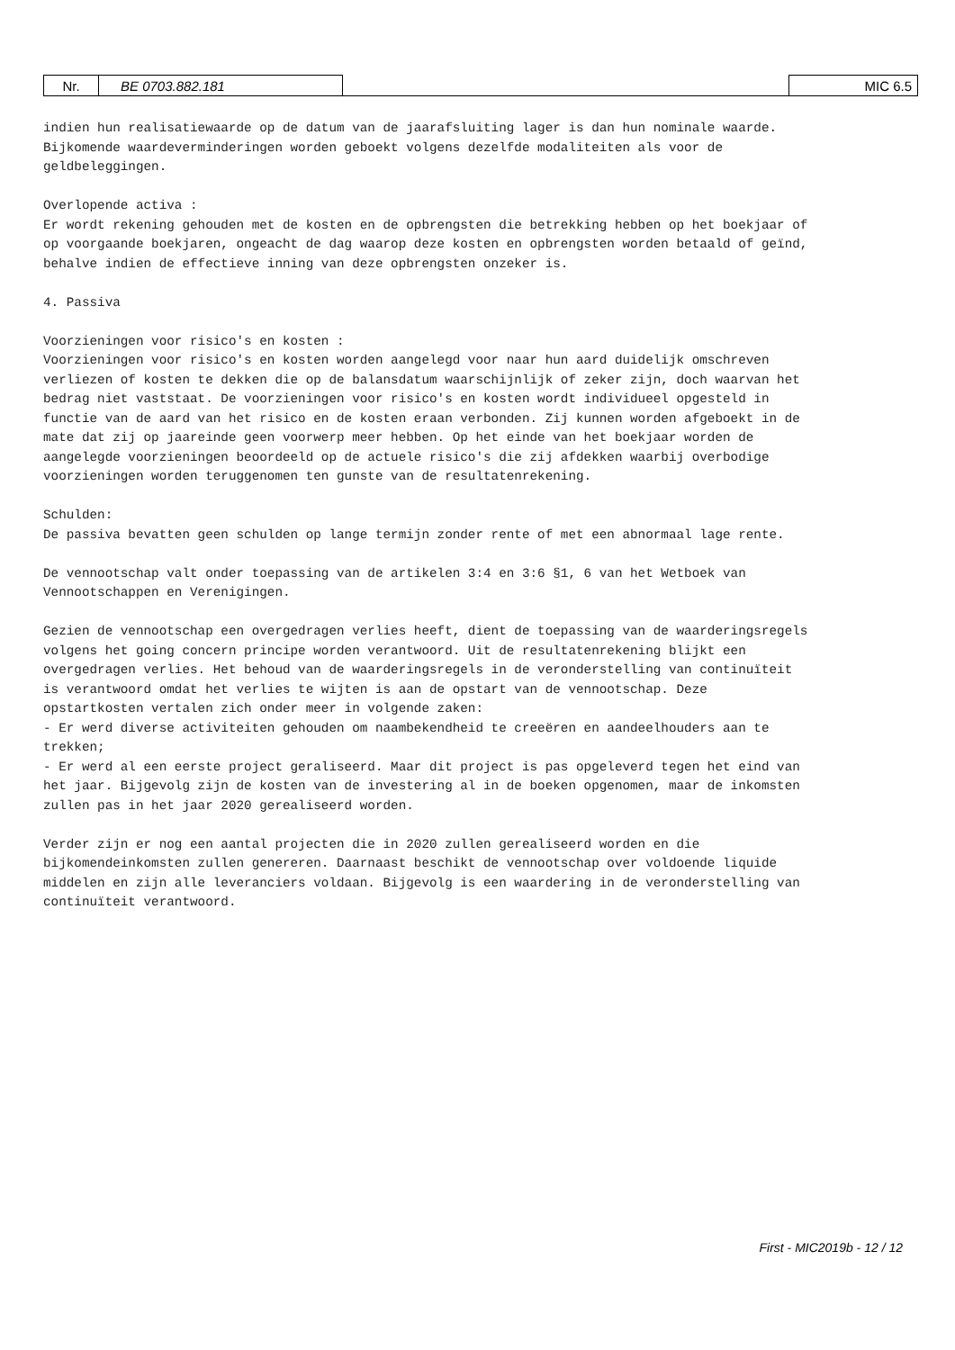| Nr. | BE 0703.882.181 | | MIC 6.5 |
indien hun realisatiewaarde op de datum van de jaarafsluiting lager is dan hun nominale waarde. Bijkomende waardeverminderingen worden geboekt volgens dezelfde modaliteiten als voor de geldbeleggingen. Overlopende activa : Er wordt rekening gehouden met de kosten en de opbrengsten die betrekking hebben op het boekjaar of op voorgaande boekjaren, ongeacht de dag waarop deze kosten en opbrengsten worden betaald of geïnd, behalve indien de effectieve inning van deze opbrengsten onzeker is. 4. Passiva Voorzieningen voor risico's en kosten : Voorzieningen voor risico's en kosten worden aangelegd voor naar hun aard duidelijk omschreven verliezen of kosten te dekken die op de balansdatum waarschijnlijk of zeker zijn, doch waarvan het bedrag niet vaststaat. De voorzieningen voor risico's en kosten wordt individueel opgesteld in functie van de aard van het risico en de kosten eraan verbonden. Zij kunnen worden afgeboekt in de mate dat zij op jaareinde geen voorwerp meer hebben. Op het einde van het boekjaar worden de aangelegde voorzieningen beoordeeld op de actuele risico's die zij afdekken waarbij overbodige voorzieningen worden teruggenomen ten gunste van de resultatenrekening. Schulden: De passiva bevatten geen schulden op lange termijn zonder rente of met een abnormaal lage rente. De vennootschap valt onder toepassing van de artikelen 3:4 en 3:6 §1, 6 van het Wetboek van Vennootschappen en Verenigingen. Gezien de vennootschap een overgedragen verlies heeft, dient de toepassing van de waarderingsregels volgens het going concern principe worden verantwoord. Uit de resultatenrekening blijkt een overgedragen verlies. Het behoud van de waarderingsregels in de veronderstelling van continuïteit is verantwoord omdat het verlies te wijten is aan de opstart van de vennootschap. Deze opstartkosten vertalen zich onder meer in volgende zaken: - Er werd diverse activiteiten gehouden om naambekendheid te creeëren en aandeelhouders aan te trekken; - Er werd al een eerste project geraliseerd. Maar dit project is pas opgeleverd tegen het eind van het jaar. Bijgevolg zijn de kosten van de investering al in de boeken opgenomen, maar de inkomsten zullen pas in het jaar 2020 gerealiseerd worden. Verder zijn er nog een aantal projecten die in 2020 zullen gerealiseerd worden en die bijkomendeinkomsten zullen genereren. Daarnaast beschikt de vennootschap over voldoende liquide middelen en zijn alle leveranciers voldaan. Bijgevolg is een waardering in de veronderstelling van continuïteit verantwoord.
First - MIC2019b - 12 / 12